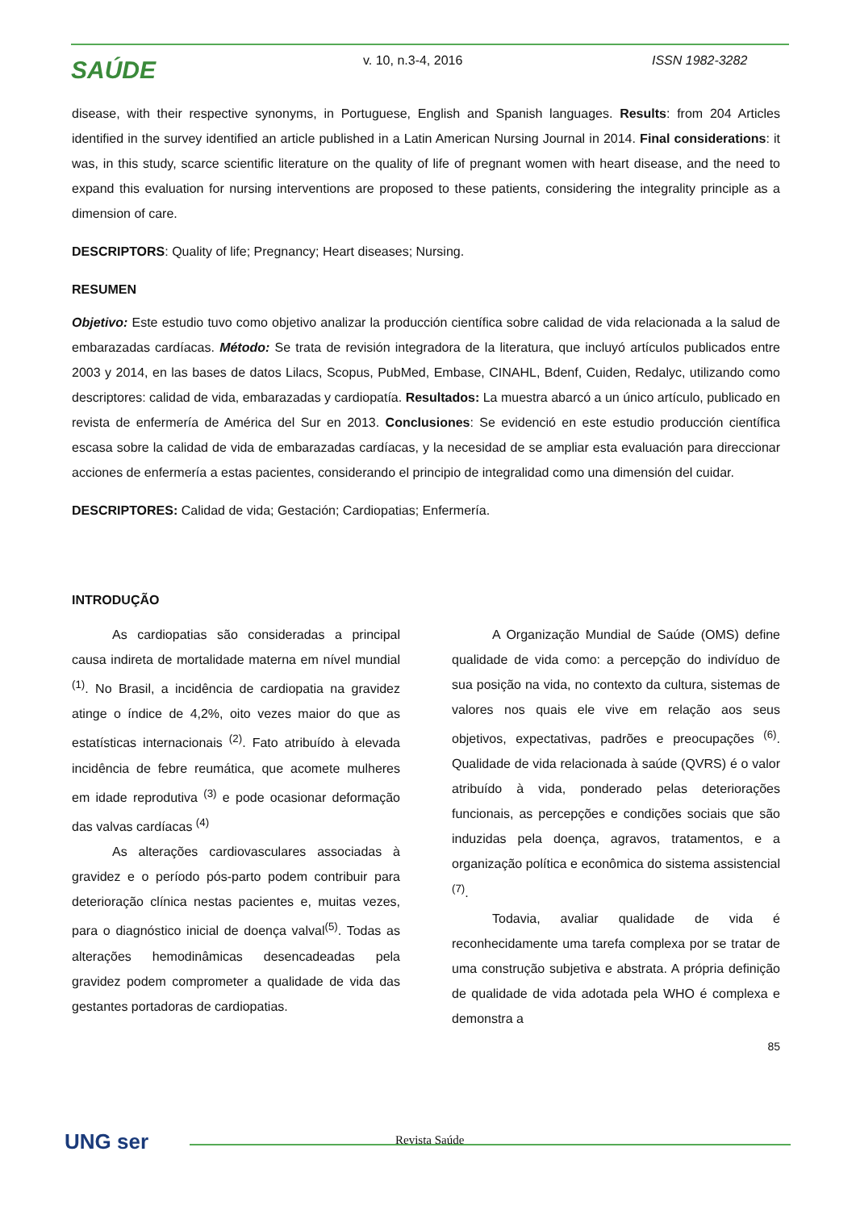SAÚDE v. 10, n.3-4, 2016 ISSN 1982-3282
disease, with their respective synonyms, in Portuguese, English and Spanish languages. Results: from 204 Articles identified in the survey identified an article published in a Latin American Nursing Journal in 2014. Final considerations: it was, in this study, scarce scientific literature on the quality of life of pregnant women with heart disease, and the need to expand this evaluation for nursing interventions are proposed to these patients, considering the integrality principle as a dimension of care.
DESCRIPTORS: Quality of life; Pregnancy; Heart diseases; Nursing.
RESUMEN
Objetivo: Este estudio tuvo como objetivo analizar la producción científica sobre calidad de vida relacionada a la salud de embarazadas cardíacas. Método: Se trata de revisión integradora de la literatura, que incluyó artículos publicados entre 2003 y 2014, en las bases de datos Lilacs, Scopus, PubMed, Embase, CINAHL, Bdenf, Cuiden, Redalyc, utilizando como descriptores: calidad de vida, embarazadas y cardiopatía. Resultados: La muestra abarcó a un único artículo, publicado en revista de enfermería de América del Sur en 2013. Conclusiones: Se evidenció en este estudio producción científica escasa sobre la calidad de vida de embarazadas cardíacas, y la necesidad de se ampliar esta evaluación para direccionar acciones de enfermería a estas pacientes, considerando el principio de integralidad como una dimensión del cuidar.
DESCRIPTORES: Calidad de vida; Gestación; Cardiopatias; Enfermería.
INTRODUÇÃO
As cardiopatias são consideradas a principal causa indireta de mortalidade materna em nível mundial <sup>(1)</sup>. No Brasil, a incidência de cardiopatia na gravidez atinge o índice de 4,2%, oito vezes maior do que as estatísticas internacionais <sup>(2)</sup>. Fato atribuído à elevada incidência de febre reumática, que acomete mulheres em idade reprodutiva <sup>(3)</sup> e pode ocasionar deformação das valvas cardíacas <sup>(4)</sup>
As alterações cardiovasculares associadas à gravidez e o período pós-parto podem contribuir para deterioração clínica nestas pacientes e, muitas vezes, para o diagnóstico inicial de doença valval<sup>(5)</sup>. Todas as alterações hemodinâmicas desencadeadas pela gravidez podem comprometer a qualidade de vida das gestantes portadoras de cardiopatias.
A Organização Mundial de Saúde (OMS) define qualidade de vida como: a percepção do indivíduo de sua posição na vida, no contexto da cultura, sistemas de valores nos quais ele vive em relação aos seus objetivos, expectativas, padrões e preocupações <sup>(6)</sup>. Qualidade de vida relacionada à saúde (QVRS) é o valor atribuído à vida, ponderado pelas deteriorações funcionais, as percepções e condições sociais que são induzidas pela doença, agravos, tratamentos, e a organização política e econômica do sistema assistencial <sup>(7)</sup>.
Todavia, avaliar qualidade de vida é reconhecidamente uma tarefa complexa por se tratar de uma construção subjetiva e abstrata. A própria definição de qualidade de vida adotada pela WHO é complexa e demonstra a
85
UNG ser Revista Saúde